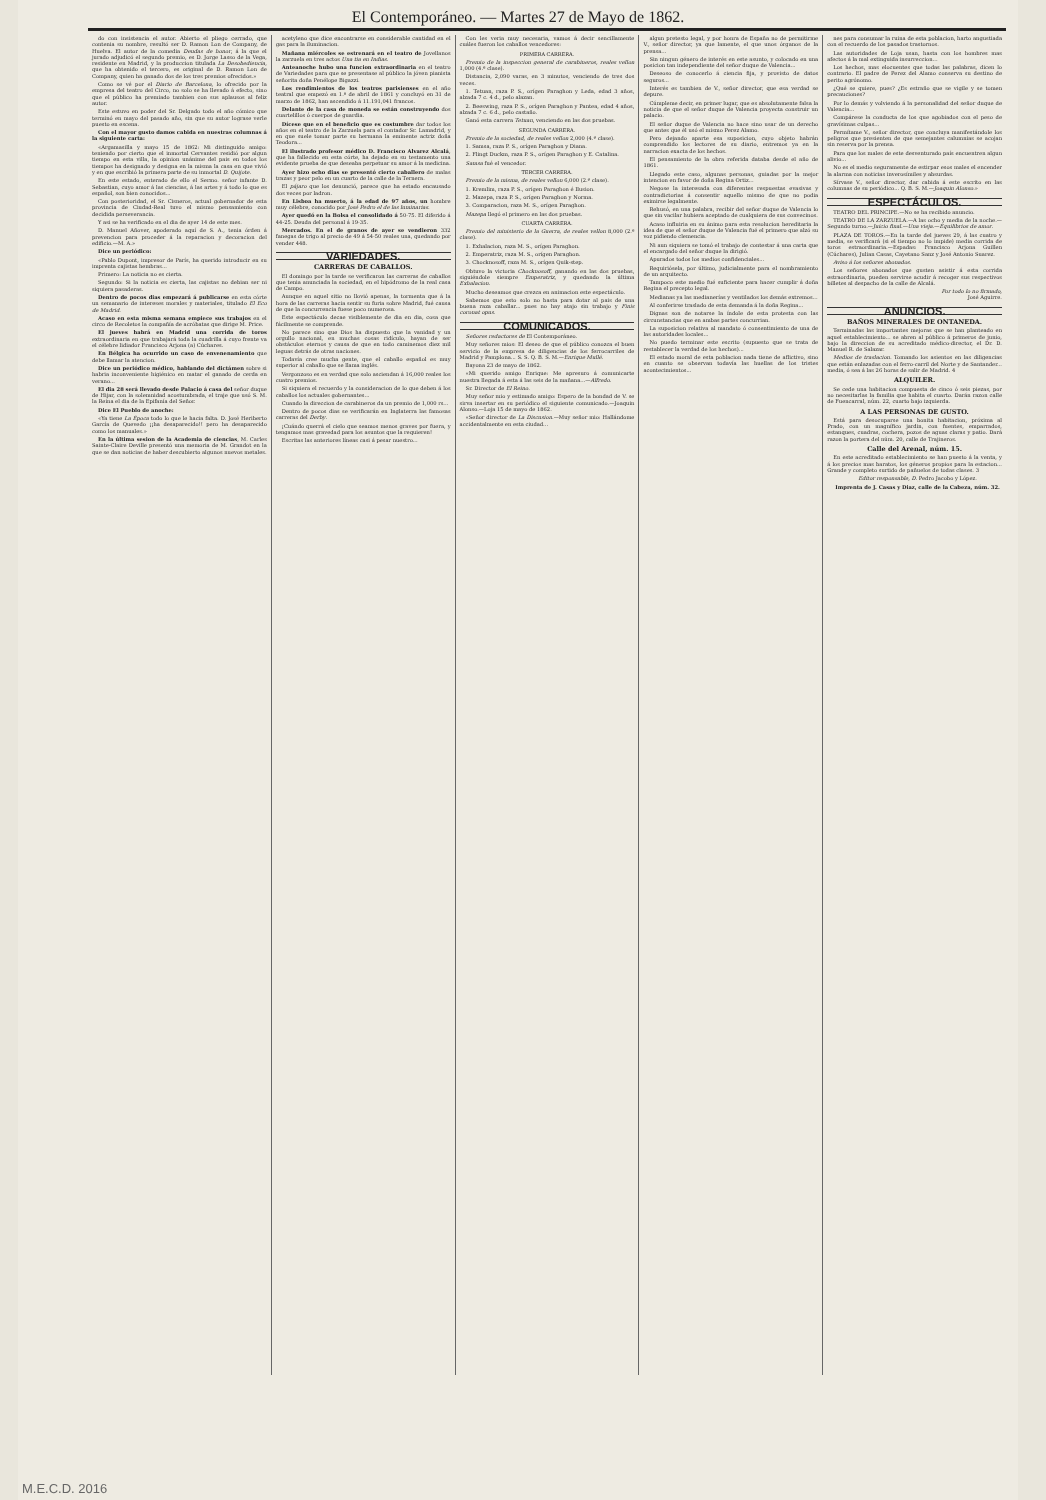El Contemporáneo. — Martes 27 de Mayo de 1862.
do con insistencia el autor. Abierto el pliego cerrado, que contenia su nombre, resultó ser D. Ramon Lon de Company, de Huelva. El autor de la comedia Deudas de honor, á la que el jurado adjudicó el segundo premio, es D. Jorge Lasso de la Vega, residente en Madrid, y la produccion titulada La Desobediencia, que ha obtenido el tercero, es original de D. Ramon Lon de Company, quien ha ganado dos de los tres premios ofrecidos.»
Como se vé por el Diario de Barcelona, lo ofrecido por la empresa del teatro del Circo, no solo se ha llevado á efecto, sino que el público ha premiado tambien con sus aplausos al feliz autor.
Este estuvo en poder del Sr. Delgado todo el año cómico que terminó en mayo del pasado año, sin que su autor lograse verle puesto en escena.
Con el mayor gusto damos cabida en nuestras columnas á la siguiente carta:
«Argamasilla y mayo 15 de 1862: Mi distinguido amigo: teniendo por cierto que el inmortal Cervantes residió por algun tiempo en esta villa, la opinion unánime del pais en todos los tiempos ha designado y designa en la misma la casa en que vivió y en que escribió la primera parte de su inmortal D. Quijote.
En este estado, enterado de ello el Sermo. señor infante D. Sebastian, cuyo amor á las ciencias, á las artes y á todo lo que es español, son bien conocidos...
Con posterioridad, el Sr. Cisneros, actual gobernador de esta provincia de Ciudad-Real tuvo el mismo pensamiento con decidida perseverancia.
Y asi se ha verificado en el dia de ayer 14 de este mes.
D. Manuel Añover, apoderado aquí de S. A., tenia órden á prevencion para proceder á la reparacion y decoracion del edificio.—M. A.»
Dice un periódico:
«Pablo Dupont, impresor de París, ha querido introducir en su imprenta cajistas hembras...
Primero: La noticia no es cierta.
Segundo: Si la noticia es cierta, las cajistas no debian ser ni siquiera pasaderas.
Dentro de pocos dias empezará á publicarse en esta córte un semanario de intereses morales y materiales, titulado El Eco de Madrid.
Acaso en esta misma semana empiece sus trabajos en el circo de Recoletos la compañía de acróbatas que dirige M. Price.
El jueves habrá en Madrid una corrida de toros extraordinaria en que trabajará toda la cuadrilla á cuyo frente va el célebre lidiador Francisco Arjona (a) Cúchares.
En Bélgica ha ocurrido un caso de envenenamiento que debe llamar la atencion.
Dice un periódico médico, hablando del dictámen sobre si habria inconveniente higiénico en matar el ganado de cerda en verano...
El dia 28 será llevado desde Palacio á casa del señor duque de Hijar, con la solemnidad acostumbrada, el traje que usó S. M. la Reina el dia de la Epifanía del Señor.
Dice El Pueblo de anoche:
«Ya tiene La Época todo lo que le hacia falta. D. José Heriberto García de Quevedo ¡¡ha desaparecido!! pero ha desaparecido como los manuales.»
En la última sesion de la Academia de ciencias, M. Carles Sainte-Claire Deville presentó una memoria de M. Grandot en la que se dan noticias de haber descubierto algunos nuevos metales.
acetyleno que dice encontrarse en considerable cantidad en el gas para la iluminacion.
Mañana miércoles se estrenará en el teatro de Jovellanos la zarzuela en tres actos Una tia en Indias.
Anteanoche hubo una funcion extraordinaria en el teatro de Variedades para que se presentase al público la jóven pianista señorita doña Penélope Bigazzi.
Los rendimientos de los teatros parisienses en el año teatral que empezó en 1.º de abril de 1861 y concluyó en 31 de marzo de 1862, han ascendido á 11.191,041 francos.
Delante de la casa de moneda se están construyendo dos cuartelillos ó cuerpos de guardia.
Dícese que en el beneficio que es costumbre dar todos los años en el teatro de la Zarzuela para el contador Sr. Lamadrid, y en que suele tomar parte su hermana la eminente actriz doña Teodora...
El ilustrado profesor médico D. Francisco Alvarez Alcalá, que ha fallecido en esta córte, ha dejado en su testamento una evidente prueba de que deseaba perpetuar su amor á la medicina.
Ayer hizo ocho dias se presentó cierto caballero de malas trazas y peor pelo en un cuarto de la calle de la Ternera.
El pájaro que los denunció, parece que ha estado encausado dos veces por ladron.
En Lisboa ha muerto, á la edad de 97 años, un hombre muy célebre, conocido por José Pedro el de las luminarias.
Ayer quedó en la Bolsa el consolidado á 50-75. El diferido á 44-25. Deuda del personal á 19-35.
Mercados. En el de granos de ayer se vendieron 332 fanegas de trigo al precio de 49 á 54-50 reales una, quedando por vender 448.
VARIEDADES.
CARRERAS DE CABALLOS.
El domingo por la tarde se verificaron las carreras de caballos que tenia anunciada la sociedad, en el hipódromo de la real casa de Campo.
Aunque en aquel sitio no llovió apenas, la tormenta que á la hora de las carreras hacia sentir su furia sobre Madrid, fué causa de que la concurrencia fuese poco numerosa.
Este espectáculo decae visiblemente de dia en dia, cosa que fácilmente se comprende.
No parece sino que Dios ha dispuesto que la vanidad y un orgullo nacional, en muchas cosas ridículo, hayan de ser obstáculos eternos y causa de que en todo caminemos diez mil leguas detrás de otras naciones.
Todavía cree mucha gente, que el caballo español es muy superior al caballo que se llama inglés.
Vergonzoso es en verdad que solo asciendan á 16,000 reales los cuatro premios.
Si siquiera el recuerdo y la consideracion de lo que deben á los caballos los actuales gobernantes...
Cuando la direccion de carabineros da un premio de 1,000 rs...
Dentro de pocos dias se verificarán en Inglaterra las famosas carreras del Derby.
¡Cuándo querrá el cielo que seamos menos graves por fuera, y tengamos mas gravedad para los asuntos que la requieren!
Escritas las anteriores líneas casi á pesar nuestro...
Con les veria muy necesaria, vamos á decir sencillamente cuáles fueron los caballos vencedores:
PRIMERA CARRERA.
Premio de la inspeccion general de carabineros, reales vellon 1,000 (4.ª clase).
Distancia, 2,090 varas, en 3 minutos, venciendo de tres dos veces.
1. Tetuan, raza P. S., orígen Paraghon y Leda, edad 3 años, alzada 7 c. 4 d., pelo alazan.
2. Beeswing, raza P. S., orígen Paraghon y Pantea, edad 4 años, alzada 7 c. 6 d., pelo castaño.
Ganó esta carrera Tetuan, venciendo en las dos pruebas.
SEGUNDA CARRERA.
Premio de la sociedad, de reales vellon 2,000 (4.ª clase).
1. Samsa, raza P. S., orígen Paraghon y Diana.
2. Flingt Duckm, raza P. S., orígen Paraghon y E. Catalina.
Samsa fué el vencedor.
TERCER CARRERA.
Premio de la misma, de reales vellon 6,000 (2.ª clase).
1. Kremlim, raza P. S., orígen Paraghon é Ilusion.
2. Mazepa, raza P. S., orígen Paraghon y Norma.
3. Comparacion, raza M. S., orígen Paraghon.
Mazepa llegó el primero en las dos pruebas.
CUARTA CARRERA.
Premio del ministerio de la Guerra, de reales vellon 8,000 (2.ª clase).
1. Exhalacion, raza M. S., orígen Paraghon.
2. Emperatriz, raza M. S., orígen Paraghon.
3. Chocknosoff, raza M. S., orígen Quik-step.
Obtuvo la victoria Chocknosoff, ganando en las dos pruebas, siguiéndole siempre Emperatriz, y quedando la última Exhalacion.
Mucho deseamos que crezca en animacion este espectáculo.
Sabemos que esto solo no basta para dotar al pais de una buena raza caballar... pues no hay atajo sin trabajo y Finis coronat opus.
COMUNICADOS.
Señores redactores de El Contemporáneo.
Muy señores mios: El deseo de que el público conozca el buen servicio de la empresa de diligencias de los ferrocarriles de Madrid y Pamplona... S. S. Q. B. S. M.—Enrique Mullé.
Bayona 23 de mayo de 1862.
«Mi querido amigo Enrique: Me apresuro á comunicarte nuestra llegada á esta á las seis de la mañana...—Alfredo.
Sr. Director de El Reino.
Muy señor mio y estimado amigo: Espero de la bondad de V. se sirva insertar en su periódico el siguiente comunicado.—Joaquin Alonso.—Loja 15 de mayo de 1862.
«Señor director de La Discusion.—Muy señor mio: Hallándome accidentalmente en esta ciudad...
algun pretesto legal, y por honra de España no de permitirme V., señor director, ya que lamente, el que unos órganos de la prensa...
Sin ningun género de interés en este asunto, y colocado en una posicion tan independiente del señor duque de Valencia...
Deseoso de conocerlo á ciencia fija, y provisto de datos seguros...
Interés es tambien de V., señor director, que esa verdad se depure.
Cúmpleme decir, en primer lugar, que es absolutamente falsa la noticia de que el señor duque de Valencia proyecta construir un palacio.
El señor duque de Valencia no hace sino usar de un derecho que antes que él usó el mismo Perez Alamo.
Pero dejando aparte esa suposicion, cuyo objeto habrán comprendido los lectores de su diario, entremos ya en la narracion exacta de los hechos.
El pensamiento de la obra referida databa desde el año de 1861.
Llegado este caso, algunas personas, guiadas por la mejor intencion en favor de doña Regina Ortiz...
Negose la interesada con diferentes respuestas evasivas y contradictorias á consentir aquello mismo de que no podia eximirse legalmente.
Rehusó, en una palabra, recibir del señor duque de Valencia lo que sin vacilar hubiera aceptado de cualquiera de sus convecinos.
Acaso influiria en su ánimo para esta resolucion hereditaria la idea de que el señor duque de Valencia fué el primero que alzó su voz pidiendo clemencia.
Ni aun siquiera se tomó el trabajo de contestar á una carta que el encargado del señor duque la dirigió.
Apurados todos los medios confidenciales...
Requiriósela, por último, judicialmente para el nombramiento de un arquitecto.
Tampoco este medio fué suficiente para hacer cumplir á doña Regina el precepto legal.
Medianas ya las medianerías y ventilados los demás extremos...
Al conferirse traslado de esta demanda á la doña Regina...
Dignas son de notarse la índole de esta protesta con las circunstancias que en ambas partes concurrian.
La suposicion relativa al mandato ó consentimiento de una de las autoridades locales...
No puedo terminar este escrito (supuesto que se trata de restablecer la verdad de los hechos)...
El estado moral de esta poblacion nada tiene de aflictivo, sino en cuanto se observan todavía las huellas de los tristes acontecimientos...
nes para consumar la ruina de esta poblacion, harto angustiada con el recuerdo de los pasados trastornos.
Las autoridades de Loja usan, hasta con los hombres mas afectos á la mal extinguida insurreccion...
Los hechos, mas elocuentes que todas las palabras, dicen lo contrario. El padre de Perez del Alamo conserva su destino de perito agrónomo.
¿Qué se quiere, pues? ¿Es estraño que se vigile y se tomen precauciones?
Por lo demás y volviendo á la personalidad del señor duque de Valencia...
Compárese la conducta de los que agobiados con el peso de gravísimas culpas...
Permítame V., señor director, que concluya manifestándole los peligros que presienten de que semejantes calumnias se acojan sin reserva por la prensa.
Para que los males de este desventurado país encuentren algun alivio...
No es el medio seguramente de estirpar esos males el encender la alarma con noticias inverosímiles y absurdas.
Sírvase V., señor director, dar cabida á este escrito en las columnas de su periódico... Q. B. S. M.—Joaquin Alonso.»
ESPECTÁCULOS.
TEATRO DEL PRINCIPE.—No se ha recibido anuncio.
TEATRO DE LA ZARZUELA.—A las ocho y media de la noche.—Segundo turno.—Juicio final.—Una vieja.—Equilibrios de amor.
PLAZA DE TOROS.—En la tarde del jueves 29, á las cuatro y media, se verificará (si el tiempo no lo impide) media corrida de toros estraordinaria.—Espadas: Francisco Arjona Guillen (Cúchares), Julian Casas, Cayetano Sanz y José Antonio Suarez.
Aviso á los señores abonados.
Los señores abonados que gusten asistir á esta corrida estraordinaria, pueden servirse acudir á recoger sus respectivos billetes al despacho de la calle de Alcalá.
Por todo lo no firmado,
José Aguirre.
ANUNCIOS.
BAÑOS MINERALES DE ONTANEDA.
Terminadas las importantes mejoras que se han planteado en aquel establecimiento... se abren al público á primeros de junio, bajo la direccion de su acreditado médico-director, el Dr. D. Manuel R. de Salazar.
Medios de traslacion. Tomando los asientos en las diligencias que están enlazadas con el ferro-carril del Norte y de Santander... media, ó sea á las 26 horas de salir de Madrid. 4
ALQUILER.
Se cede una habitacion compuesta de cinco ó seis piezas, por no necesitarlas la familia que habita el cuarto. Darán razon calle de Fuencarral, núm. 22, cuarto bajo izquierda.
A LAS PERSONAS DE GUSTO.
Está para desocuparse una bonita habitacion, próxima al Prado, con un magnífico jardin, con fuentes, emparrados, estanques, cuadras, cochera, pozos de aguas claras y patio. Dará razon la portera del núm. 20, calle de Trajineros.
Calle del Arenal, núm. 15.
En este acreditado establecimiento se han puesto á la venta, y á los precios mas baratos, los géneros propios para la estacion... Grande y completo surtido de pañuelos de todas clases. 3
Editor responsable, D. Pedro Jacobo y López.
Imprenta de J. Casas y Diaz, calle de la Cabeza, núm. 32.
M.E.C.D. 2016